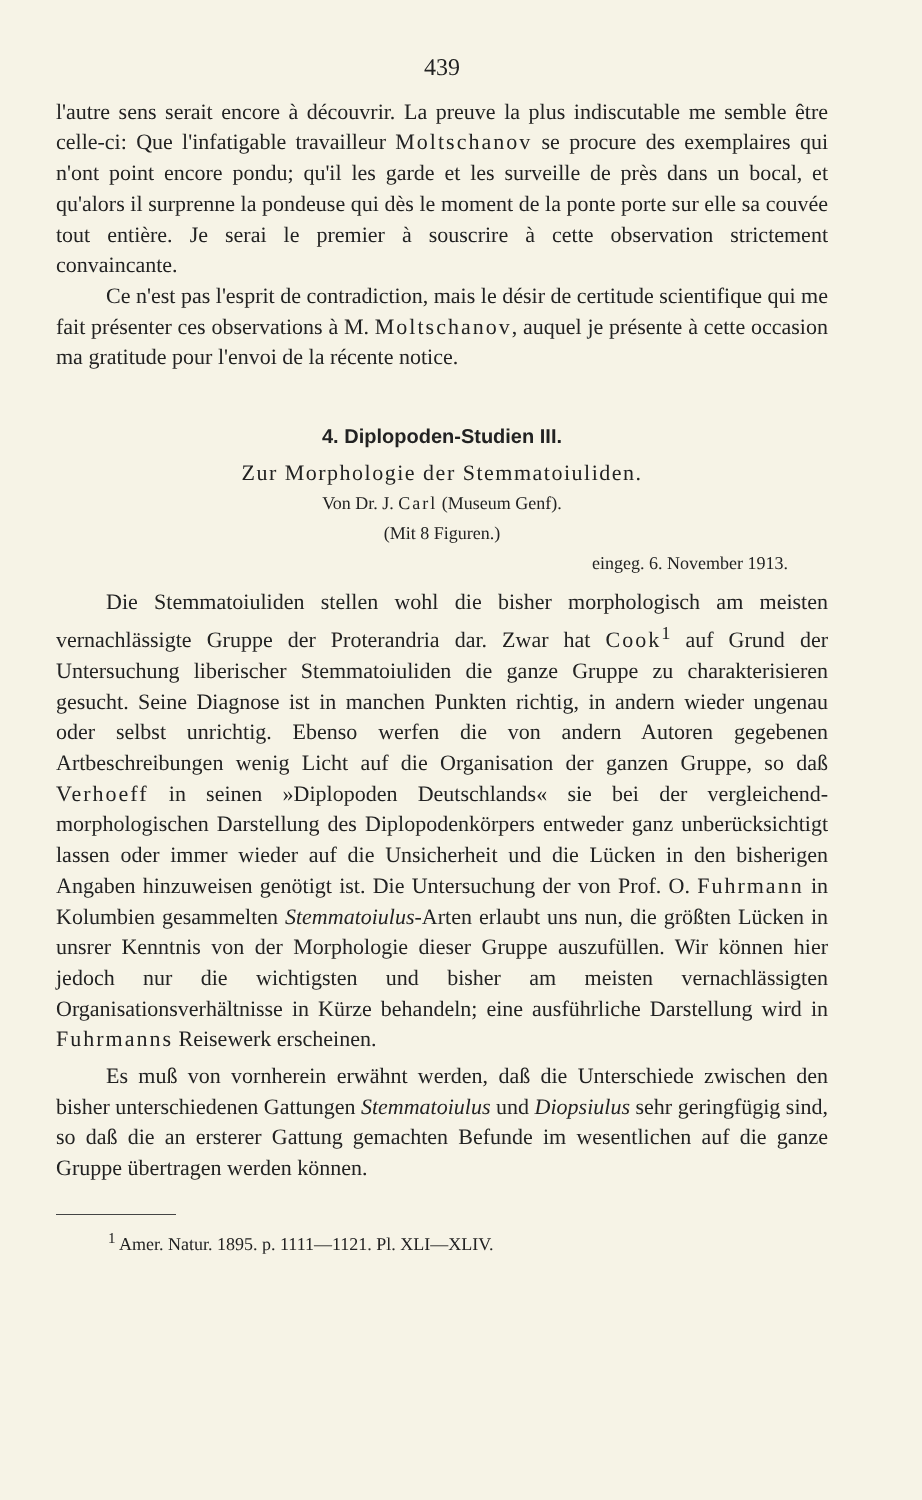439
l'autre sens serait encore à découvrir. La preuve la plus indiscutable me semble être celle-ci: Que l'infatigable travailleur Moltschanov se procure des exemplaires qui n'ont point encore pondu; qu'il les garde et les surveille de près dans un bocal, et qu'alors il surprenne la pondeuse qui dès le moment de la ponte porte sur elle sa couvée tout entière. Je serai le premier à souscrire à cette observation strictement convaincante.
Ce n'est pas l'esprit de contradiction, mais le désir de certitude scientifique qui me fait présenter ces observations à M. Moltschanov, auquel je présente à cette occasion ma gratitude pour l'envoi de la récente notice.
4. Diplopoden-Studien III.
Zur Morphologie der Stemmatoiuliden.
Von Dr. J. Carl (Museum Genf).
(Mit 8 Figuren.)
eingeg. 6. November 1913.
Die Stemmatoiuliden stellen wohl die bisher morphologisch am meisten vernachlässigte Gruppe der Proterandria dar. Zwar hat Cook<sup>1</sup> auf Grund der Untersuchung liberischer Stemmatoiuliden die ganze Gruppe zu charakterisieren gesucht. Seine Diagnose ist in manchen Punkten richtig, in andern wieder ungenau oder selbst unrichtig. Ebenso werfen die von andern Autoren gegebenen Artbeschreibungen wenig Licht auf die Organisation der ganzen Gruppe, so daß Verhoeff in seinen »Diplopoden Deutschlands« sie bei der vergleichend-morphologischen Darstellung des Diplopodenkörpers entweder ganz unberücksichtigt lassen oder immer wieder auf die Unsicherheit und die Lücken in den bisherigen Angaben hinzuweisen genötigt ist. Die Untersuchung der von Prof. O. Fuhrmann in Kolumbien gesammelten Stemmatoiulus-Arten erlaubt uns nun, die größten Lücken in unsrer Kenntnis von der Morphologie dieser Gruppe auszufüllen. Wir können hier jedoch nur die wichtigsten und bisher am meisten vernachlässigten Organisationsverhältnisse in Kürze behandeln; eine ausführliche Darstellung wird in Fuhrmanns Reisewerk erscheinen.
Es muß von vornherein erwähnt werden, daß die Unterschiede zwischen den bisher unterschiedenen Gattungen Stemmatoiulus und Diopsiulus sehr geringfügig sind, so daß die an ersterer Gattung gemachten Befunde im wesentlichen auf die ganze Gruppe übertragen werden können.
<sup>1</sup> Amer. Natur. 1895. p. 1111—1121. Pl. XLI—XLIV.